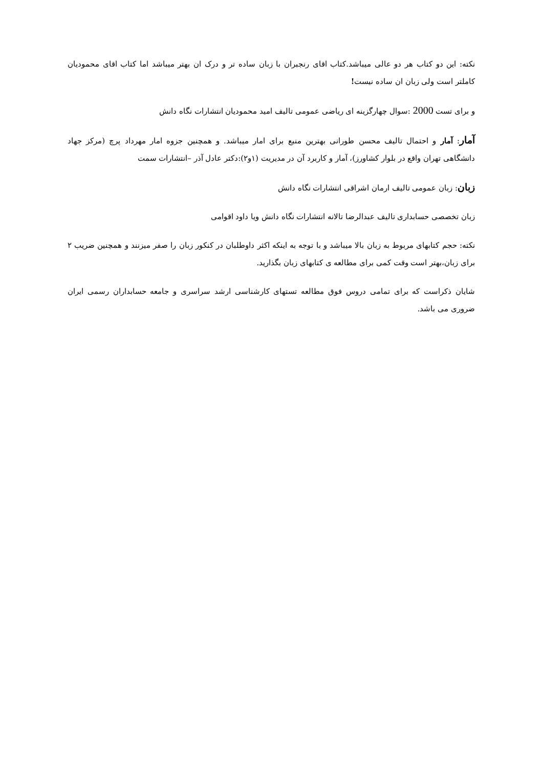نکته: این دو کتاب هر دو عالی میباشد.کتاب اقای رنجبران با زبان ساده تر و درک ان بهتر میباشد اما کتاب اقای محمودیان کاملتر است ولی زبان ان ساده نیست!
و برای تست 2000 :سوال چهارگزینه ای ریاضی عمومی تالیف امید محمودیان انتشارات نگاه دانش
آمار: آمار و احتمال تالیف محسن طورانی بهترین منبع برای امار میباشد. و همچنین جزوه امار مهرداد پرچ (مرکز جهاد دانشگاهی تهران واقع در بلوار کشاورز)، آمار و کاربرد آن در مدیریت (۱و۲):دکتر عادل آذر –انتشارات سمت
زبان: زبان عمومی تالیف ارمان اشراقی انتشارات نگاه دانش
زبان تخصصی حسابداری تالیف عبدالرضا تالانه انتشارات نگاه دانش ویا داود اقوامی
نکته: حجم کتابهای مربوط به زبان بالا میباشد و با توجه به اینکه اکثر داوطلبان در کنکور زبان را صفر میزنند و همچنین ضریب ۲ برای زبان،بهتر است وقت کمی برای مطالعه ی کتابهای زبان بگذارید.
شایان ذکراست که برای تمامی دروس فوق مطالعه تستهای کارشناسی ارشد سراسری و جامعه حسابداران رسمی ایران ضروری می باشد.